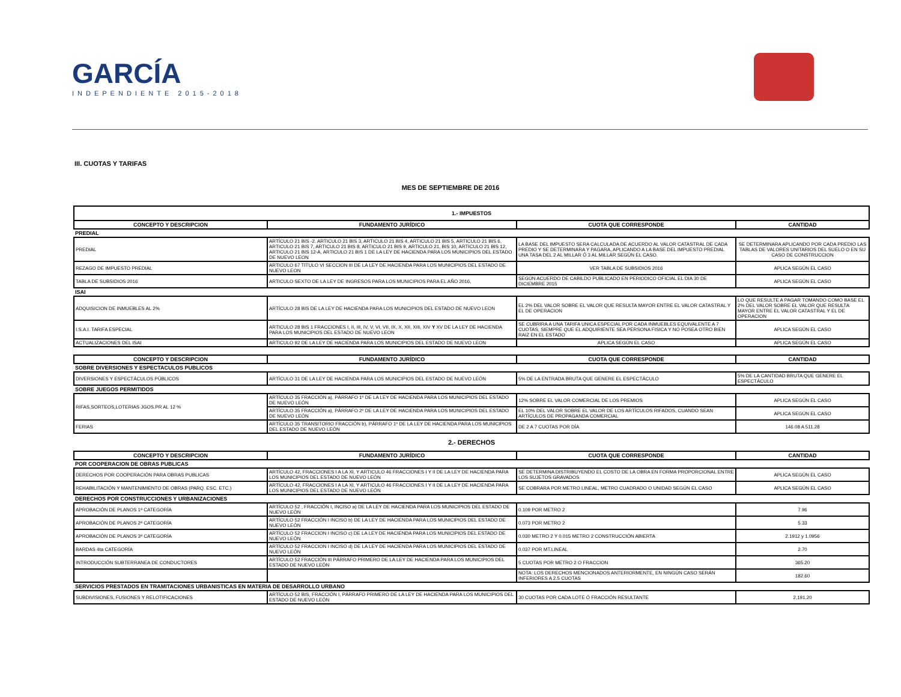GARCÍA
INDEPENDIENTE 2015-2018
III. CUOTAS Y TARIFAS
MES DE SEPTIEMBRE DE 2016
| 1.- IMPUESTOS | | | |
| --- | --- | --- | --- |
| CONCEPTO Y DESCRIPCION | FUNDAMENTO JURÍDICO | CUOTA QUE CORRESPONDE | CANTIDAD |
| PREDIAL | | | |
| PREDIAL | ARTÍCULO 21 BIS -2. ARTICULO 21 BIS 3, ARTICULO 21 BIS 4, ARTICULO 21 BIS 5, ARTICULO 21 BIS 6, ARTICULO 21 BIS 7, ARTICULO 21 BIS 8, ARTICULO 21 BIS 9, ARTICULO 21, BIS 10, ARTICULO 21 BIS 12, ARTICULO 21 BIS 12-A, ARTICULO 21 BIS 1 DE LA LEY DE HACIENDA PARA LOS MUNICIPIOS DEL ESTADO DE NUEVO LEON | LA BASE DEL IMPUESTO SERA CALCULADA DE ACUERDO AL VALOR CATASTRAL DE CADA PREDIO Y SE DETERMINARA Y PAGARA, APLICANDO A LA BASE DEL IMPUESTO PREDIAL UNA TASA DEL 2 AL MILLAR Ó 3 AL MILLAR SEGÚN EL CASO. | SE DETERMINARA APLICANDO POR CADA PREDIO LAS TABLAS DE VALORES UNITARIOS DEL SUELO O EN SU CASO DE CONSTRUCCION |
| REZAGO DE IMPUESTO PREDIAL | ARTICULO 67 TITULO VI SECCION III DE LA LEY DE HACIENDA PARA LOS MUNICIPIOS DEL ESTADO DE NUEVO LEON | VER TABLA DE SUBSIDIOS 2016 | APLICA SEGÚN EL CASO |
| TABLA DE SUBSIDIOS 2016 | ARTICULO SEXTO DE LA LEY DE INGRESOS PARA LOS MUNICIPIOS PARA EL AÑO 2016, | SEGÚN ACUERDO DE CABILDO PUBLICADO EN PERIODICO OFICIAL EL DIA 30 DE DICIEMBRE 2015 | APLICA SEGÚN EL CASO |
| ISAI | | | |
| ADQUISICION DE INMUEBLES AL 2% | ARTÍCULO 28 BIS DE LA LEY DE HACIENDA PARA LOS MUNICIPIOS DEL ESTADO DE NUEVO LEON | EL 2% DEL VALOR SOBRE EL VALOR QUE RESULTA MAYOR ENTRE EL VALOR CATASTRAL Y EL DE OPERACION | LO QUE RESULTE A PAGAR TOMANDO COMO BASE EL 2% DEL VALOR SOBRE EL VALOR QUE RESULTA MAYOR ENTRE EL VALOR CATASTRAL Y EL DE OPERACION |
| I.S.A.I. TARIFA ESPECIAL | ARTICULO 28 BIS 1 FRACCIONES I, II, III, IV, V, VI, VII, IX, X, XII, XIII, XIV Y XV DE LA LEY DE HACIENDA PARA LOS MUNICIPIOS DEL ESTADO DE NUEVO LEON | SE CUBRIRA A UNA TARIFA UNICA ESPECIAL POR CADA INMUEBLES EQUIVALENTE A 7 CUOTAS, SIEMPRE QUE EL ADQUIRIENTE SEA PERSONA FISICA Y NO POSEA OTRO BIEN RAIZ EN EL ESTADO | APLICA SEGÚN EL CASO |
| ACTUALIZACIONES DEL ISAI | ARTICULO 92 DE LA LEY DE HACIENDA PARA LOS MUNICIPIOS DEL ESTADO DE NUEVO LEON | APLICA SEGÚN EL CASO | APLICA SEGÚN EL CASO |
| CONCEPTO Y DESCRIPCION | FUNDAMENTO JURÍDICO | CUOTA QUE CORRESPONDE | CANTIDAD |
| SOBRE DIVERSIONES Y ESPECTACULOS PUBLICOS | | | |
| DIVERSIONES Y ESPECTÁCULOS PÚBLICOS | ARTÍCULO 31 DE LA LEY DE HACIENDA PARA LOS MUNICIPIOS DEL ESTADO DE NUEVO LEÓN | 5% DE LA ENTRADA BRUTA QUE GENERE EL ESPECTÁCULO | 5% DE LA CANTIDAD BRUTA QUE GENERE EL ESPECTÁCULO |
| SOBRE JUEGOS PERMITIDOS | | | |
| RIFAS,SORTEOS,LOTERIAS JGOS.PR AL 12 % | ARTÍCULO 35 FRACCIÓN a), PÁRRAFO 1º DE LA LEY DE HACIENDA PARA LOS MUNICIPIOS DEL ESTADO DE NUEVO LEÓN | 12% SOBRE EL VALOR COMERCIAL DE LOS PREMIOS | APLICA SEGÚN EL CASO |
| | ARTÍCULO 35 FRACCIÓN a), PÁRRAFO 2º DE LA LEY DE HACIENDA PARA LOS MUNICIPIOS DEL ESTADO DE NUEVO LEÓN | EL 10% DEL VALOR SOBRE EL VALOR DE LOS ARTÍCULOS RIFADOS, CUANDO SEAN ARTÍCULOS DE PROPAGANDA COMERCIAL | APLICA SEGÚN EL CASO |
| FERIAS | ARTÍCULO 35 TRANSITORIO FRACCIÓN b), PÁRRAFO 1º DE LA LEY DE HACIENDA PARA LOS MUNICIPIOS DEL ESTADO DE NUEVO LEÓN | DE 2 A 7 CUOTAS POR DÍA | 146.08 A 511.28 |
| 2.- DERECHOS | | | |
| CONCEPTO Y DESCRIPCION | FUNDAMENTO JURÍDICO | CUOTA QUE CORRESPONDE | CANTIDAD |
| POR COOPERACION DE OBRAS PUBLICAS | | | |
| DERECHOS POR COOPERACIÓN PARA OBRAS PUBLICAS | ARTÍCULO 42, FRACCIONES I A LA XI, Y ARTICULO 46 FRACCIONES I Y II DE LA LEY DE HACIENDA PARA LOS MUNICIPIOS DEL ESTADO DE NUEVO LEÓN | SE DETERMINA DISTRIBUYENDO EL COSTO DE LA OBRA EN FORMA PROPORCIONAL ENTRE LOS SUJETOS GRAVADOS | APLICA SEGÚN EL CASO |
| REHABILITACIÓN Y MANTENIMIENTO DE OBRAS (PARQ. ESC. ETC.) | ARTÍCULO 42, FRACCIONES I A LA XI, Y ARTICULO 46 FRACCIONES I Y II DE LA LEY DE HACIENDA PARA LOS MUNICIPIOS DEL ESTADO DE NUEVO LEÓN | SE COBRARA POR METRO LINEAL, METRO CUADRADO O UNIDAD SEGÚN EL CASO | APLICA SEGÚN EL CASO |
| DERECHOS POR CONSTRUCCIONES Y URBANIZACIONES | | | |
| APROBACIÓN DE PLANOS 1ª CATEGORÍA | ARTÍCULO 52 , FRACCIÓN I, INCISO a) DE LA LEY DE HACIENDA PARA LOS MUNICIPIOS DEL ESTADO DE NUEVO LEÓN | 0.109 POR METRO 2 | 7.96 |
| APROBACIÓN DE PLANOS 2ª CATEGORÍA | ARTÍCULO 52 FRACCIÓN I INCISO b) DE LA LEY DE HACIENDA PARA LOS MUNICIPIOS DEL ESTADO DE NUEVO LEÓN | 0.073 POR METRO 2 | 5.33 |
| APROBACIÓN DE PLANOS 3ª CATEGORÍA | ARTÍCULO 52 FRACCION I INCISO c) DE LA LEY DE HACIENDA PARA LOS MUNICIPIOS DEL ESTADO DE NUEVO LEÓN | 0.030 METRO 2 Y 0.015 METRO 2 CONSTRUCCIÓN ABIERTA | 2.1912 y 1.0956 |
| BARDAS 4ta CATEGORÍA | ARTÍCULO 52 FRACCION I INCISO d) DE LA LEY DE HACIENDA PARA LOS MUNICIPIOS DEL ESTADO DE NUEVO LEÓN | 0.037 POR MT.LINEAL | 2.70 |
| INTRODUCCIÓN SUBTERRANEA DE CONDUCTORES | ARTÍCULO 52 FRACCIÓN III PÁRRAFO PRIMERO DE LA LEY DE HACIENDA PARA LOS MUNICIPIOS DEL ESTADO DE NUEVO LEÓN | 5 CUOTAS POR METRO 2 O FRACCION | 365.20 |
| | | NOTA: LOS DERECHOS MENCIONADOS ANTERIORMENTE, EN NINGÚN CASO SERÁN INFERIORES A 2.5 CUOTAS | 182.60 |
| SERVICIOS PRESTADOS EN TRAMITACIONES URBANISTICAS EN MATERIA DE DESARROLLO URBANO | | | |
| SUBDIVISIONES, FUSIONES Y RELOTIFICACIONES | ARTÍCULO 52 BIS, FRACCIÓN I, PÁRRAFO PRIMERO DE LA LEY DE HACIENDA PARA LOS MUNICIPIOS DEL ESTADO DE NUEVO LEÓN | 30 CUOTAS POR CADA LOTE Ó FRACCIÓN RESULTANTE | 2,191.20 |